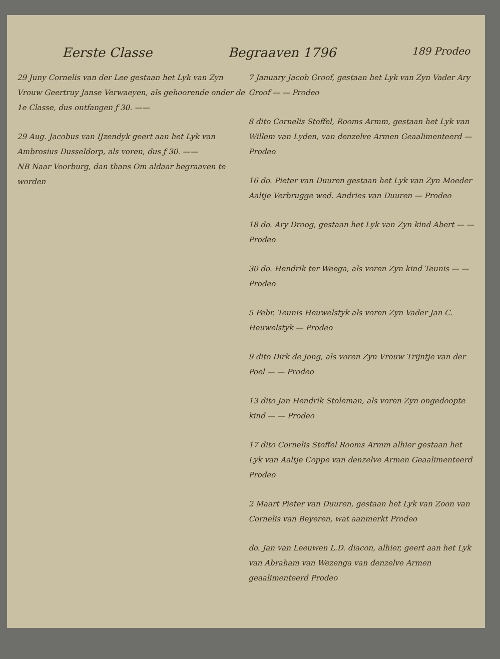Eerste Classe Begraaven 1796 189 Prodeo
29 Juny Cornelis van der Lee gestaan het Lyk van Zyn Vrouw Geertruy Janse Verwaeyen, als gehoorende onder de 1e Classe, dus ontfangen ƒ 30. ——
29 Aug. Jacobus van IJzendyk geert aan het Lyk van Ambrosius Dusseldorp, als voren, dus ƒ 30. ——
NB Naar Voorburg, dan thans Om aldaar begraaven te worden
7 January Jacob Groof, gestaan het Lyk van Zyn Vader Ary Groof — — Prodeo
8 dito Cornelis Stoffel, Rooms Armm, gestaan het Lyk van Willem van Lyden, van denzelve Armen Geaalimenteerd — Prodeo
16 do. Pieter van Duuren gestaan het Lyk van Zyn Moeder Aaltje Verbrugge wed. Andries van Duuren — Prodeo
18 do. Ary Droog, gestaan het Lyk van Zyn kind Abert — — Prodeo
30 do. Hendrik ter Weega, als voren Zyn kind Teunis — — Prodeo
5 Febr. Teunis Heuwelstyk als voren Zyn Vader Jan C. Heuwelstyk — Prodeo
9 dito Dirk de Jong, als voren Zyn Vrouw Trijntje van der Poel — — Prodeo
13 dito Jan Hendrik Stoleman, als voren Zyn ongedoopte kind — — Prodeo
17 dito Cornelis Stoffel Rooms Armm alhier gestaan het Lyk van Aaltje Coppe van denzelve Armen Geaalimenteerd Prodeo
2 Maart Pieter van Duuren, gestaan het Lyk van Zoon van Cornelis van Beyeren, wat aanmerkt Prodeo
do. Jan van Leeuwen L.D. diacon, alhier, geert aan het Lyk van Abraham van Wezenga van denzelve Armen geaalimenteerd Prodeo